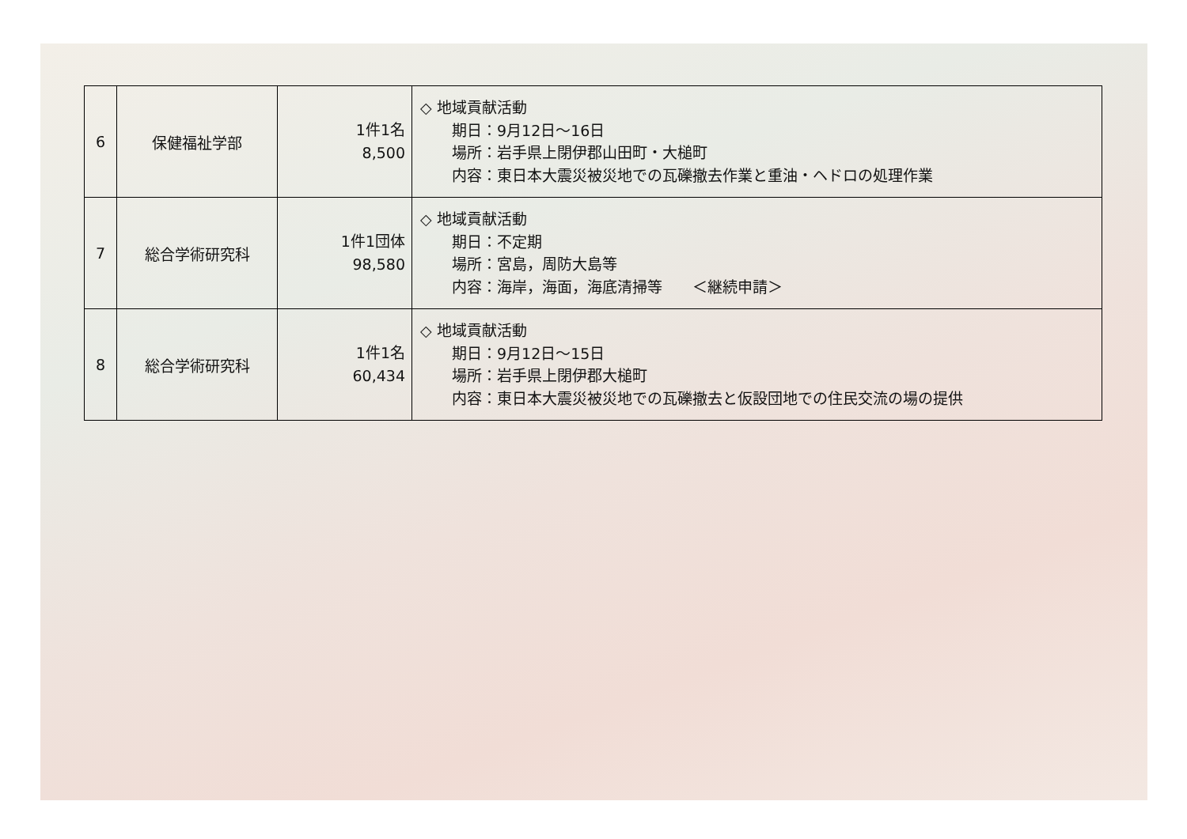| 6 | 保健福祉学部 | 1件1名 8,500 | ◇ 地域貢献活動 期日：9月12日～16日 場所：岩手県上閉伊郡山田町・大槌町 内容：東日本大震災被災地での瓦礫撤去作業と重油・ヘドロの処理作業 |
| 7 | 総合学術研究科 | 1件1団体 98,580 | ◇ 地域貢献活動 期日：不定期 場所：宮島，周防大島等 内容：海岸，海面，海底清掃等 ＜継続申請＞ |
| 8 | 総合学術研究科 | 1件1名 60,434 | ◇ 地域貢献活動 期日：9月12日～15日 場所：岩手県上閉伊郡大槌町 内容：東日本大震災被災地での瓦礫撤去と仮設団地での住民交流の場の提供 |